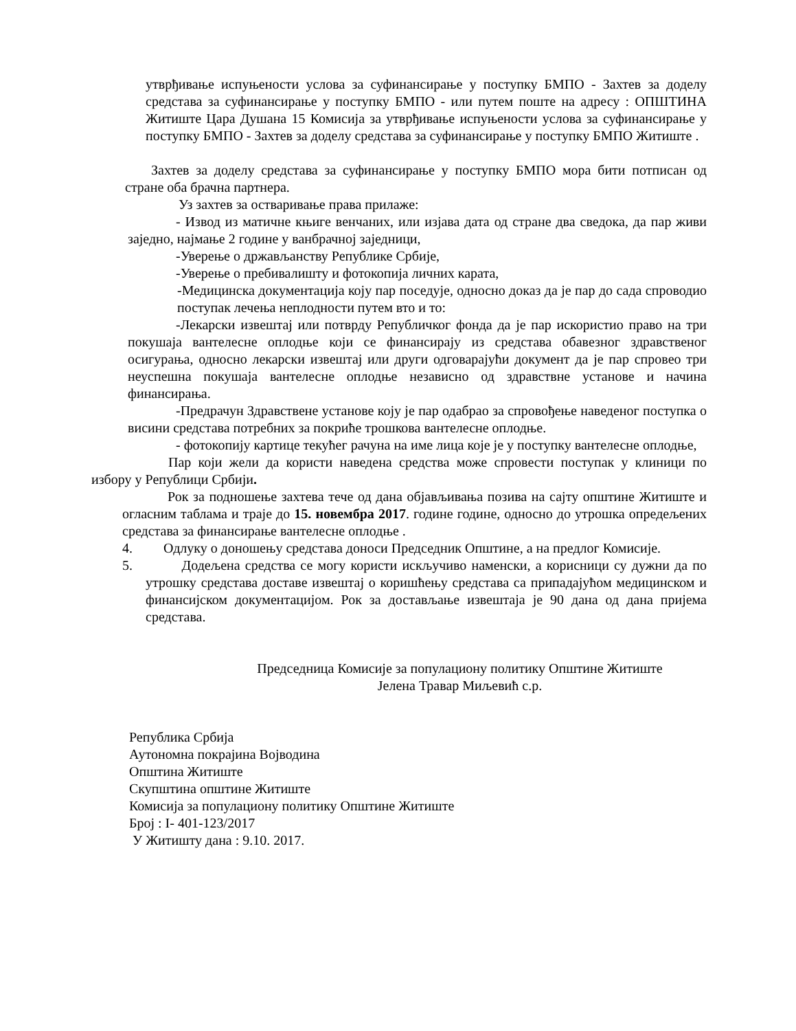утврђивање испуњености услова за суфинансирање у поступку БМПО - Захтев за доделу средстава за суфинансирање у поступку БМПО - или путем поште на адресу : ОПШТИНА Житиште Цара Душана 15 Комисија за утврђивање испуњености услова за суфинансирање у поступку БМПО - Захтев за доделу средстава за суфинансирање у поступку БМПО Житиште .
Захтев за доделу средстава за суфинансирање у поступку БМПО мора бити потписан од стране оба брачна партнера.
Уз захтев за остваривање права прилаже:
- Извод из матичне књиге венчаних, или изјава дата од стране два сведока, да пар живи заједно, најмање 2 године у ванбрачној заједници,
-Уверење о држављанству Републике Србије,
-Уверење о пребивалишту и фотокопија личних карата,
-Медицинска документација коју пар поседује, односно доказ да је пар до сада спроводио поступак лечења неплодности путем вто и то:
-Лекарски извештај или потврду Републичког фонда да је пар искористио право на три покушаја вантелесне оплодње који се финансирају из средстава обавезног здравственог осигурања, односно лекарски извештај или други одговарајући документ да је пар спровео три неуспешна покушаја вантелесне оплодње независно од здравствне установе и начина финансирања.
-Предрачун Здравствене установе коју је пар одабрао за спровођење наведеног поступка о висини средстава потребних за покриће трошкова вантелесне оплодње.
- фотокопију картице текућег рачуна на име лица које је у поступку вантелесне оплодње,
Пар који жели да користи наведена средства може спровести поступак у клиници по избору у Републици Србији.
Рок за подношење захтева тече од дана објављивања позива на сајту општине Житиште и огласним таблама и траје до 15. новембра 2017. године године, односно до утрошка опредељених средстава за финансирање вантелесне оплодње .
4. Одлуку о доношењу средстава доноси Председник Општине, а на предлог Комисије.
5. Додељена средства се могу користи искључиво наменски, а корисници су дужни да по утрошку средстава доставе извештај о коришћењу средстава са припадајућом медицинском и финансијском документацијом. Рок за достављање извештаја је 90 дана од дана пријема средстава.
Председница Комисије за популациону политику Општине Житиште
Јелена Травар Миљевић с.р.
Република Србија
Аутономна покрајина Војводина
Општина Житиште
Скупштина општине Житиште
Комисија за популациону политику Општине Житиште
Број : I- 401-123/2017
У Житишту дана : 9.10. 2017.